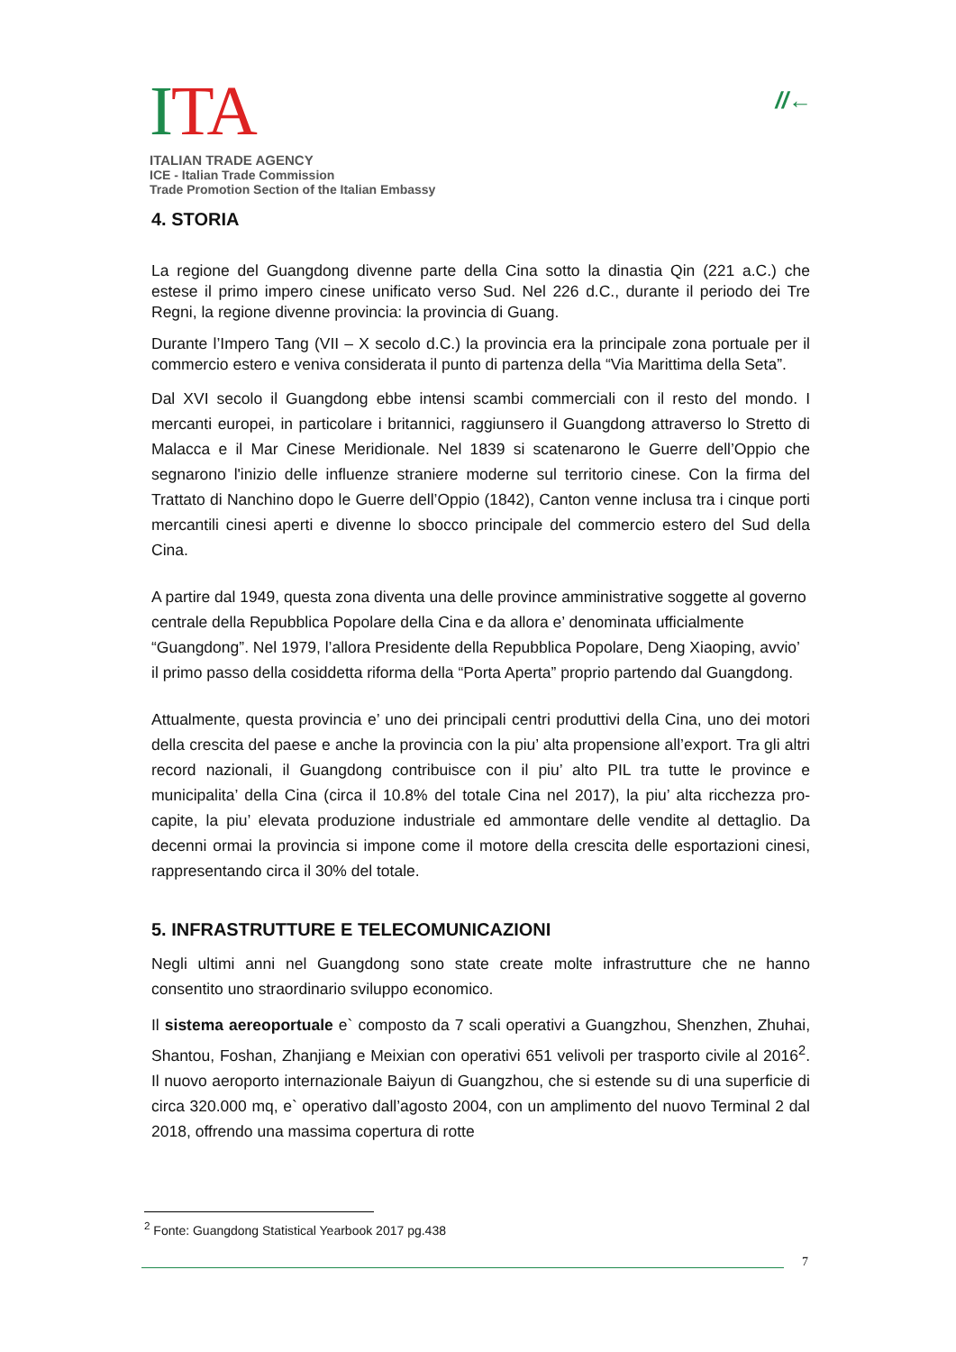ITA
ITALIAN TRADE AGENCY
ICE - Italian Trade Commission
Trade Promotion Section of the Italian Embassy
//←
4. STORIA
La regione del Guangdong divenne parte della Cina sotto la dinastia Qin (221 a.C.) che estese il primo impero cinese unificato verso Sud. Nel 226 d.C., durante il periodo dei Tre Regni, la regione divenne provincia: la provincia di Guang.
Durante l’Impero Tang (VII – X secolo d.C.) la provincia era la principale zona portuale per il commercio estero e veniva considerata il punto di partenza della “Via Marittima della Seta”.
Dal XVI secolo il Guangdong ebbe intensi scambi commerciali con il resto del mondo. I mercanti europei, in particolare i britannici, raggiunsero il Guangdong attraverso lo Stretto di Malacca e il Mar Cinese Meridionale. Nel 1839 si scatenarono le Guerre dell’Oppio che segnarono l'inizio delle influenze straniere moderne sul territorio cinese. Con la firma del Trattato di Nanchino dopo le Guerre dell’Oppio (1842), Canton venne inclusa tra i cinque porti mercantili cinesi aperti e divenne lo sbocco principale del commercio estero del Sud della Cina.
A partire dal 1949, questa zona diventa una delle province amministrative soggette al governo centrale della Repubblica Popolare della Cina e da allora e’ denominata ufficialmente “Guangdong”. Nel 1979, l’allora Presidente della Repubblica Popolare, Deng Xiaoping, avvio’ il primo passo della cosiddetta riforma della “Porta Aperta” proprio partendo dal Guangdong.
Attualmente, questa provincia e’ uno dei principali centri produttivi della Cina, uno dei motori della crescita del paese e anche la provincia con la piu’ alta propensione all’export. Tra gli altri record nazionali, il Guangdong contribuisce con il piu’ alto PIL tra tutte le province e municipalita’ della Cina (circa il 10.8% del totale Cina nel 2017), la piu’ alta ricchezza pro-capite, la piu’ elevata produzione industriale ed ammontare delle vendite al dettaglio. Da decenni ormai la provincia si impone come il motore della crescita delle esportazioni cinesi, rappresentando circa il 30% del totale.
5. INFRASTRUTTURE E TELECOMUNICAZIONI
Negli ultimi anni nel Guangdong sono state create molte infrastrutture che ne hanno consentito uno straordinario sviluppo economico.
Il sistema aereoportuale e` composto da 7 scali operativi a Guangzhou, Shenzhen, Zhuhai, Shantou, Foshan, Zhanjiang e Meixian con operativi 651 velivoli per trasporto civile al 2016<sup>2</sup>. Il nuovo aeroporto internazionale Baiyun di Guangzhou, che si estende su di una superficie di circa 320.000 mq, e` operativo dall’agosto 2004, con un amplimento del nuovo Terminal 2 dal 2018, offrendo una massima copertura di rotte
<sup>2</sup> Fonte: Guangdong Statistical Yearbook 2017 pg.438
7